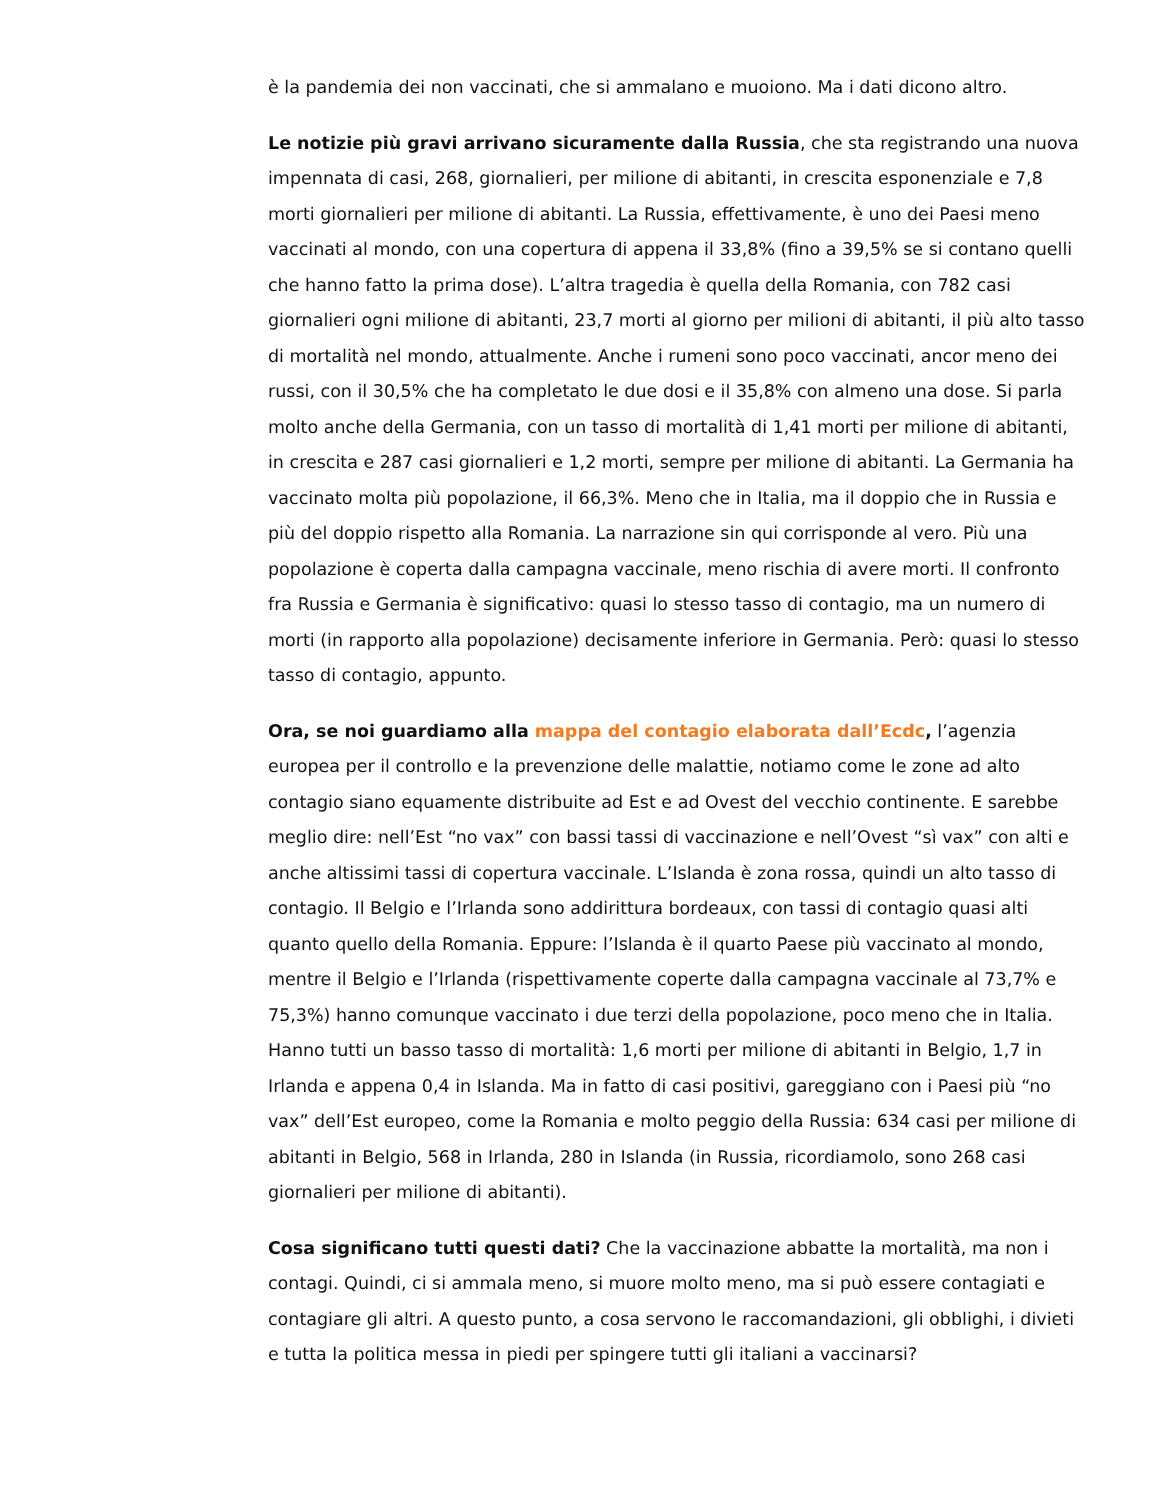è la pandemia dei non vaccinati, che si ammalano e muoiono. Ma i dati dicono altro.
Le notizie più gravi arrivano sicuramente dalla Russia, che sta registrando una nuova impennata di casi, 268, giornalieri, per milione di abitanti, in crescita esponenziale e 7,8 morti giornalieri per milione di abitanti. La Russia, effettivamente, è uno dei Paesi meno vaccinati al mondo, con una copertura di appena il 33,8% (fino a 39,5% se si contano quelli che hanno fatto la prima dose). L’altra tragedia è quella della Romania, con 782 casi giornalieri ogni milione di abitanti, 23,7 morti al giorno per milioni di abitanti, il più alto tasso di mortalità nel mondo, attualmente. Anche i rumeni sono poco vaccinati, ancor meno dei russi, con il 30,5% che ha completato le due dosi e il 35,8% con almeno una dose. Si parla molto anche della Germania, con un tasso di mortalità di 1,41 morti per milione di abitanti, in crescita e 287 casi giornalieri e 1,2 morti, sempre per milione di abitanti. La Germania ha vaccinato molta più popolazione, il 66,3%. Meno che in Italia, ma il doppio che in Russia e più del doppio rispetto alla Romania. La narrazione sin qui corrisponde al vero. Più una popolazione è coperta dalla campagna vaccinale, meno rischia di avere morti. Il confronto fra Russia e Germania è significativo: quasi lo stesso tasso di contagio, ma un numero di morti (in rapporto alla popolazione) decisamente inferiore in Germania. Però: quasi lo stesso tasso di contagio, appunto.
Ora, se noi guardiamo alla mappa del contagio elaborata dall’Ecdc, l’agenzia europea per il controllo e la prevenzione delle malattie, notiamo come le zone ad alto contagio siano equamente distribuite ad Est e ad Ovest del vecchio continente. E sarebbe meglio dire: nell’Est “no vax” con bassi tassi di vaccinazione e nell’Ovest “sì vax” con alti e anche altissimi tassi di copertura vaccinale. L’Islanda è zona rossa, quindi un alto tasso di contagio. Il Belgio e l’Irlanda sono addirittura bordeaux, con tassi di contagio quasi alti quanto quello della Romania. Eppure: l’Islanda è il quarto Paese più vaccinato al mondo, mentre il Belgio e l’Irlanda (rispettivamente coperte dalla campagna vaccinale al 73,7% e 75,3%) hanno comunque vaccinato i due terzi della popolazione, poco meno che in Italia. Hanno tutti un basso tasso di mortalità: 1,6 morti per milione di abitanti in Belgio, 1,7 in Irlanda e appena 0,4 in Islanda. Ma in fatto di casi positivi, gareggiano con i Paesi più “no vax” dell’Est europeo, come la Romania e molto peggio della Russia: 634 casi per milione di abitanti in Belgio, 568 in Irlanda, 280 in Islanda (in Russia, ricordiamolo, sono 268 casi giornalieri per milione di abitanti).
Cosa significano tutti questi dati? Che la vaccinazione abbatte la mortalità, ma non i contagi. Quindi, ci si ammala meno, si muore molto meno, ma si può essere contagiati e contagiare gli altri. A questo punto, a cosa servono le raccomandazioni, gli obblighi, i divieti e tutta la politica messa in piedi per spingere tutti gli italiani a vaccinarsi?